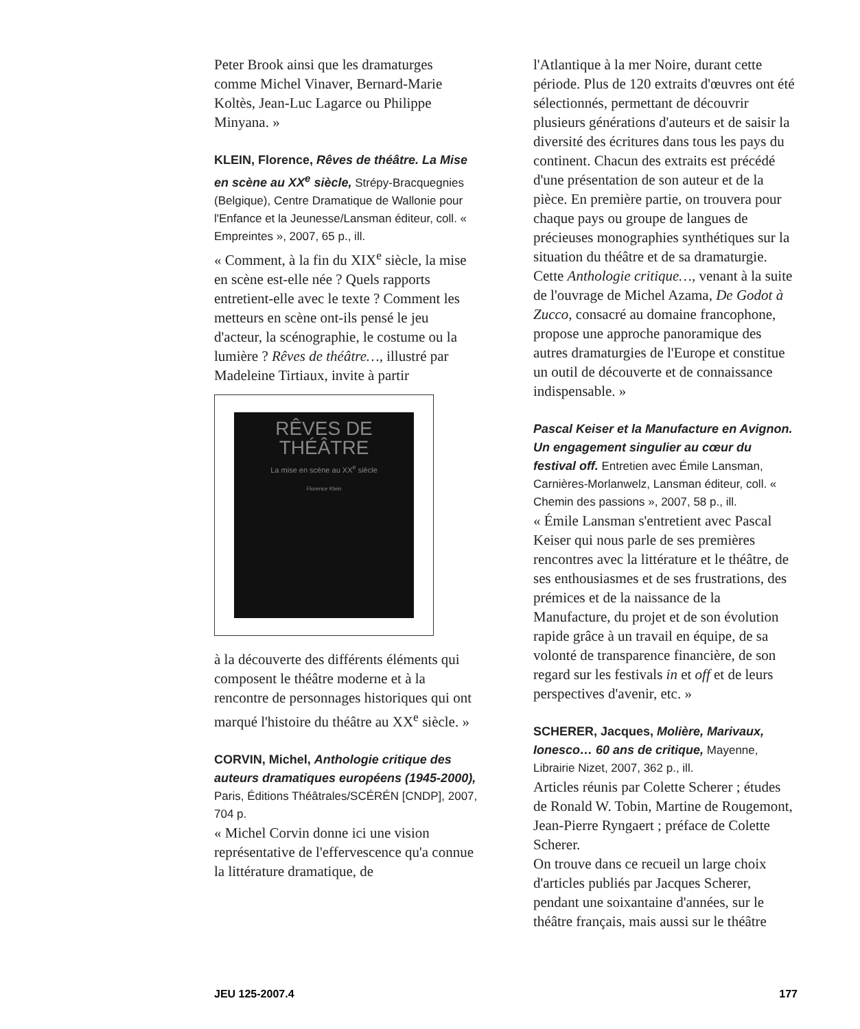Peter Brook ainsi que les dramaturges comme Michel Vinaver, Bernard-Marie Koltès, Jean-Luc Lagarce ou Philippe Minyana. »
KLEIN, Florence, Rêves de théâtre. La Mise en scène au XX<sup>e</sup> siècle, Strépy-Bracquegnies (Belgique), Centre Dramatique de Wallonie pour l'Enfance et la Jeunesse/Lansman éditeur, coll. « Empreintes », 2007, 65 p., ill.
« Comment, à la fin du XIX<sup>e</sup> siècle, la mise en scène est-elle née ? Quels rapports entretient-elle avec le texte ? Comment les metteurs en scène ont-ils pensé le jeu d'acteur, la scénographie, le costume ou la lumière ? Rêves de théâtre…, illustré par Madeleine Tirtiaux, invite à partir
RÊVES DE THÉÂTRE
La mise en scène au XX<sup>e</sup> siècle
Florence Klein
à la découverte des différents éléments qui composent le théâtre moderne et à la rencontre de personnages historiques qui ont marqué l'histoire du théâtre au XX<sup>e</sup> siècle. »
CORVIN, Michel, Anthologie critique des auteurs dramatiques européens (1945-2000), Paris, Éditions Théâtrales/SCÉRÉN [CNDP], 2007, 704 p.
« Michel Corvin donne ici une vision représentative de l'effervescence qu'a connue la littérature dramatique, de
l'Atlantique à la mer Noire, durant cette période. Plus de 120 extraits d'œuvres ont été sélectionnés, permettant de découvrir plusieurs générations d'auteurs et de saisir la diversité des écritures dans tous les pays du continent. Chacun des extraits est précédé d'une présentation de son auteur et de la pièce. En première partie, on trouvera pour chaque pays ou groupe de langues de précieuses monographies synthétiques sur la situation du théâtre et de sa dramaturgie. Cette Anthologie critique…, venant à la suite de l'ouvrage de Michel Azama, De Godot à Zucco, consacré au domaine francophone, propose une approche panoramique des autres dramaturgies de l'Europe et constitue un outil de découverte et de connaissance indispensable. »
Pascal Keiser et la Manufacture en Avignon. Un engagement singulier au cœur du festival off. Entretien avec Émile Lansman, Carnières-Morlanwelz, Lansman éditeur, coll. « Chemin des passions », 2007, 58 p., ill.
« Émile Lansman s'entretient avec Pascal Keiser qui nous parle de ses premières rencontres avec la littérature et le théâtre, de ses enthousiasmes et de ses frustrations, des prémices et de la naissance de la Manufacture, du projet et de son évolution rapide grâce à un travail en équipe, de sa volonté de transparence financière, de son regard sur les festivals in et off et de leurs perspectives d'avenir, etc. »
SCHERER, Jacques, Molière, Marivaux, Ionesco… 60 ans de critique, Mayenne, Librairie Nizet, 2007, 362 p., ill.
Articles réunis par Colette Scherer ; études de Ronald W. Tobin, Martine de Rougemont, Jean-Pierre Ryngaert ; préface de Colette Scherer.
On trouve dans ce recueil un large choix d'articles publiés par Jacques Scherer, pendant une soixantaine d'années, sur le théâtre français, mais aussi sur le théâtre
JEU 125-2007.4 177